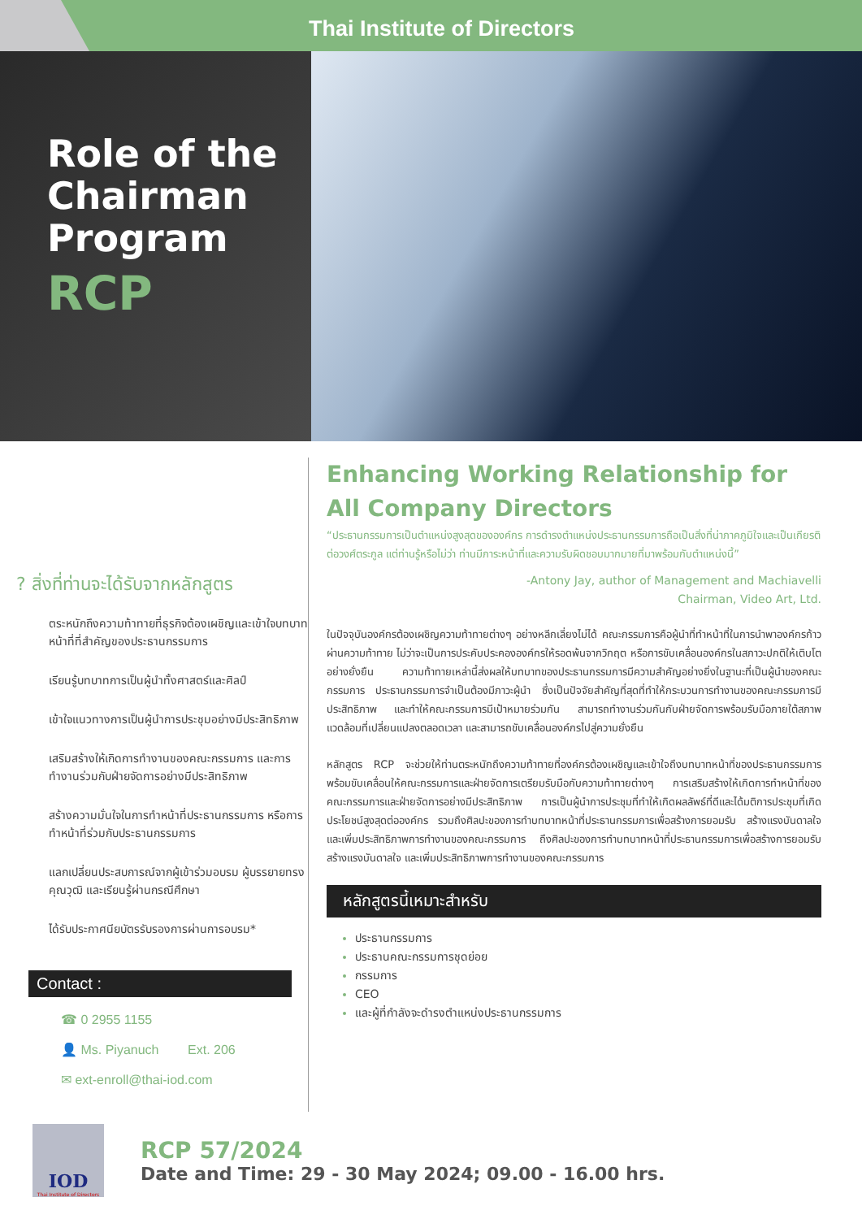Thai Institute of Directors
Role of the Chairman Program
RCP
? สิ่งที่ท่านจะได้รับจากหลักสูตร
ตระหนักถึงความท้าทายที่ธุรกิจต้องเผชิญและเข้าใจบทบาทหน้าที่ที่สำคัญของประธานกรรมการ
เรียนรู้บทบาทการเป็นผู้นำทั้งศาสตร์และศิลป์
เข้าใจแนวทางการเป็นผู้นำการประชุมอย่างมีประสิทธิภาพ
เสริมสร้างให้เกิดการทำงานของคณะกรรมการ และการทำงานร่วมกับฝ่ายจัดการอย่างมีประสิทธิภาพ
สร้างความมั่นใจในการทำหน้าที่ประธานกรรมการ หรือการทำหน้าที่ร่วมกับประธานกรรมการ
แลกเปลี่ยนประสบการณ์จากผู้เข้าร่วมอบรม ผู้บรรยายทรงคุณวุฒิ และเรียนรู้ผ่านกรณีศึกษา
ได้รับประกาศนียบัตรรับรองการผ่านการอบรม*
Contact :
☎ 0 2955 1155
👤 Ms. Piyanuch Ext. 206
✉ ext-enroll@thai-iod.com
Enhancing Working Relationship for All Company Directors
“ประธานกรรมการเป็นตำแหน่งสูงสุดขององค์กร การดำรงตำแหน่งประธานกรรมการถือเป็นสิ่งที่น่าภาคภูมิใจและเป็นเกียรติต่อวงศ์ตระกูล แต่ท่านรู้หรือไม่ว่า ท่านมีภาระหน้าที่และความรับผิดชอบมากมายที่มาพร้อมกับตำแหน่งนี้”
-Antony Jay, author of Management and Machiavelli
Chairman, Video Art, Ltd.
ในปัจจุบันองค์กรต้องเผชิญความท้าทายต่างๆ อย่างหลีกเลี่ยงไม่ได้ คณะกรรมการคือผู้นำที่ทำหน้าที่ในการนำพาองค์กรก้าวผ่านความท้าทาย ไม่ว่าจะเป็นการประคับประคององค์กรให้รอดพ้นจากวิกฤต หรือการขับเคลื่อนองค์กรในสภาวะปกติให้เติบโตอย่างยั่งยืน ความท้าทายเหล่านี้ส่งผลให้บทบาทของประธานกรรมการมีความสำคัญอย่างยิ่งในฐานะที่เป็นผู้นำของคณะกรรมการ ประธานกรรมการจำเป็นต้องมีภาวะผู้นำ ซึ่งเป็นปัจจัยสำคัญที่สุดที่ทำให้กระบวนการทำงานของคณะกรรมการมีประสิทธิภาพ และทำให้คณะกรรมการมีเป้าหมายร่วมกัน สามารถทำงานร่วมกันกับฝ่ายจัดการพร้อมรับมือภายใต้สภาพแวดล้อมที่เปลี่ยนแปลงตลอดเวลา และสามารถขับเคลื่อนองค์กรไปสู่ความยั่งยืน
หลักสูตร RCP จะช่วยให้ท่านตระหนักถึงความท้าทายที่องค์กรต้องเผชิญและเข้าใจถึงบทบาทหน้าที่ของประธานกรรมการ พร้อมขับเคลื่อนให้คณะกรรมการและฝ่ายจัดการเตรียมรับมือกับความท้าทายต่างๆ การเสริมสร้างให้เกิดการทำหน้าที่ของคณะกรรมการและฝ่ายจัดการอย่างมีประสิทธิภาพ การเป็นผู้นำการประชุมที่ทำให้เกิดผลลัพธ์ที่ดีและได้มติการประชุมที่เกิดประโยชน์สูงสุดต่อองค์กร รวมถึงศิลปะของการทำบทบาทหน้าที่ประธานกรรมการเพื่อสร้างการยอมรับ สร้างแรงบันดาลใจ และเพิ่มประสิทธิภาพการทำงานของคณะกรรมการ ถึงศิลปะของการทำบทบาทหน้าที่ประธานกรรมการเพื่อสร้างการยอมรับ สร้างแรงบันดาลใจ และเพิ่มประสิทธิภาพการทำงานของคณะกรรมการ
หลักสูตรนี้เหมาะสำหรับ
ประธานกรรมการ
ประธานคณะกรรมการชุดย่อย
กรรมการ
CEO
และผู้ที่กำลังจะดำรงตำแหน่งประธานกรรมการ
IOD
Thai Institute of Directors
RCP 57/2024
Date and Time: 29 - 30 May 2024; 09.00 - 16.00 hrs.